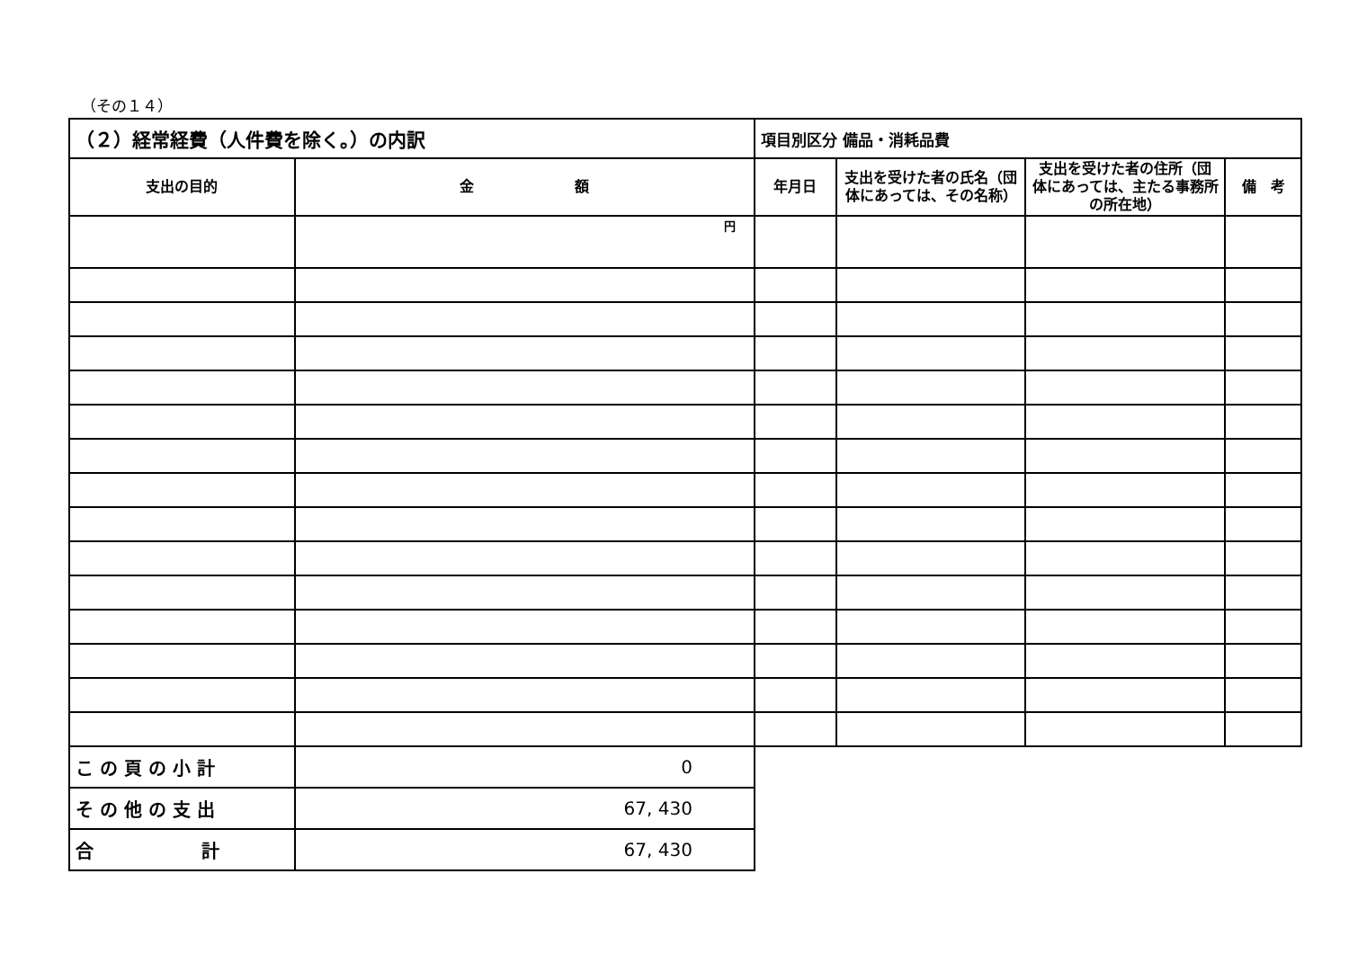（その１４）
| （２）経常経費（人件費を除く。）の内訳 | | 項目別区分 備品・消耗品費 | | | |
| 支出の目的 | 金 額 | 年月日 | 支出を受けた者の氏名（団体にあっては、その名称） | 支出を受けた者の住所（団体にあっては、主たる事務所の所在地） | 備 考 |
| | 円 | | | | |
| こ の 頁 の 小 計 | 0 | | | | |
| そ の 他 の 支 出 | 67, 430 | | | | |
| 合 計 | 67, 430 | | | | |